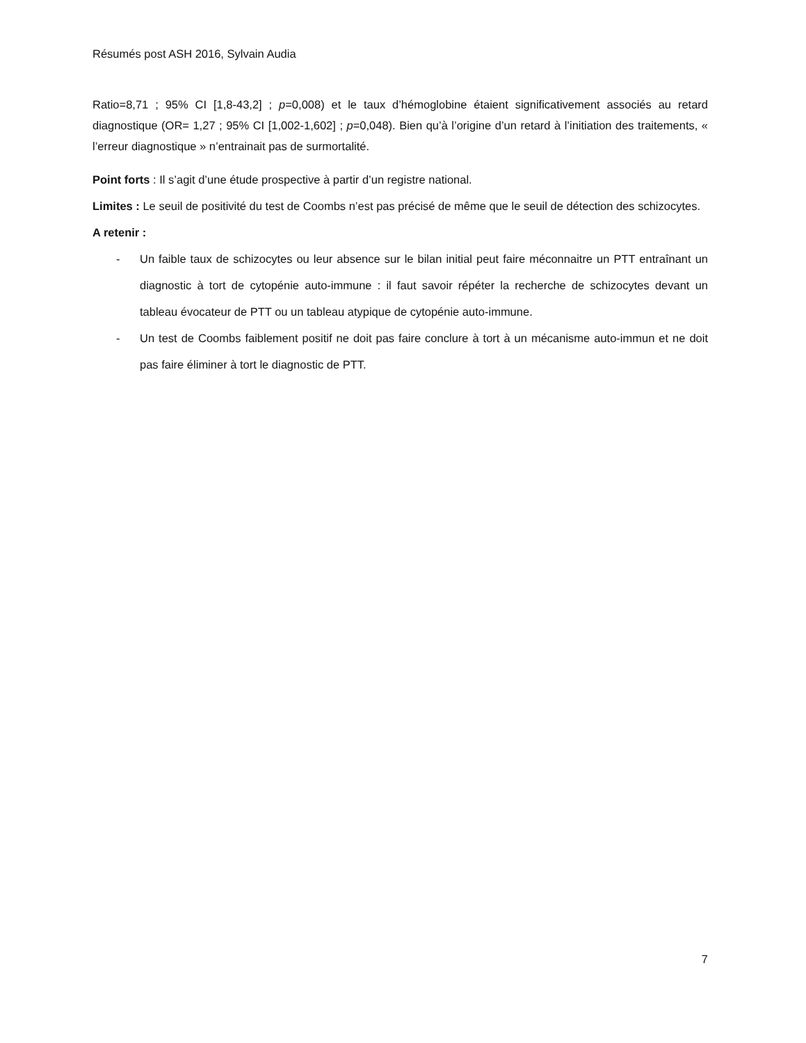Résumés post ASH 2016, Sylvain Audia
Ratio=8,71 ; 95% CI [1,8-43,2] ; p=0,008) et le taux d’hémoglobine étaient significativement associés au retard diagnostique (OR= 1,27 ; 95% CI [1,002-1,602] ; p=0,048). Bien qu’à l’origine d’un retard à l’initiation des traitements, « l’erreur diagnostique » n’entrainait pas de surmortalité.
Point forts : Il s’agit d’une étude prospective à partir d’un registre national.
Limites : Le seuil de positivité du test de Coombs n’est pas précisé de même que le seuil de détection des schizocytes.
A retenir :
- Un faible taux de schizocytes ou leur absence sur le bilan initial peut faire méconnaitre un PTT entraînant un diagnostic à tort de cytopénie auto-immune : il faut savoir répéter la recherche de schizocytes devant un tableau évocateur de PTT ou un tableau atypique de cytopénie auto-immune.
- Un test de Coombs faiblement positif ne doit pas faire conclure à tort à un mécanisme auto-immun et ne doit pas faire éliminer à tort le diagnostic de PTT.
7